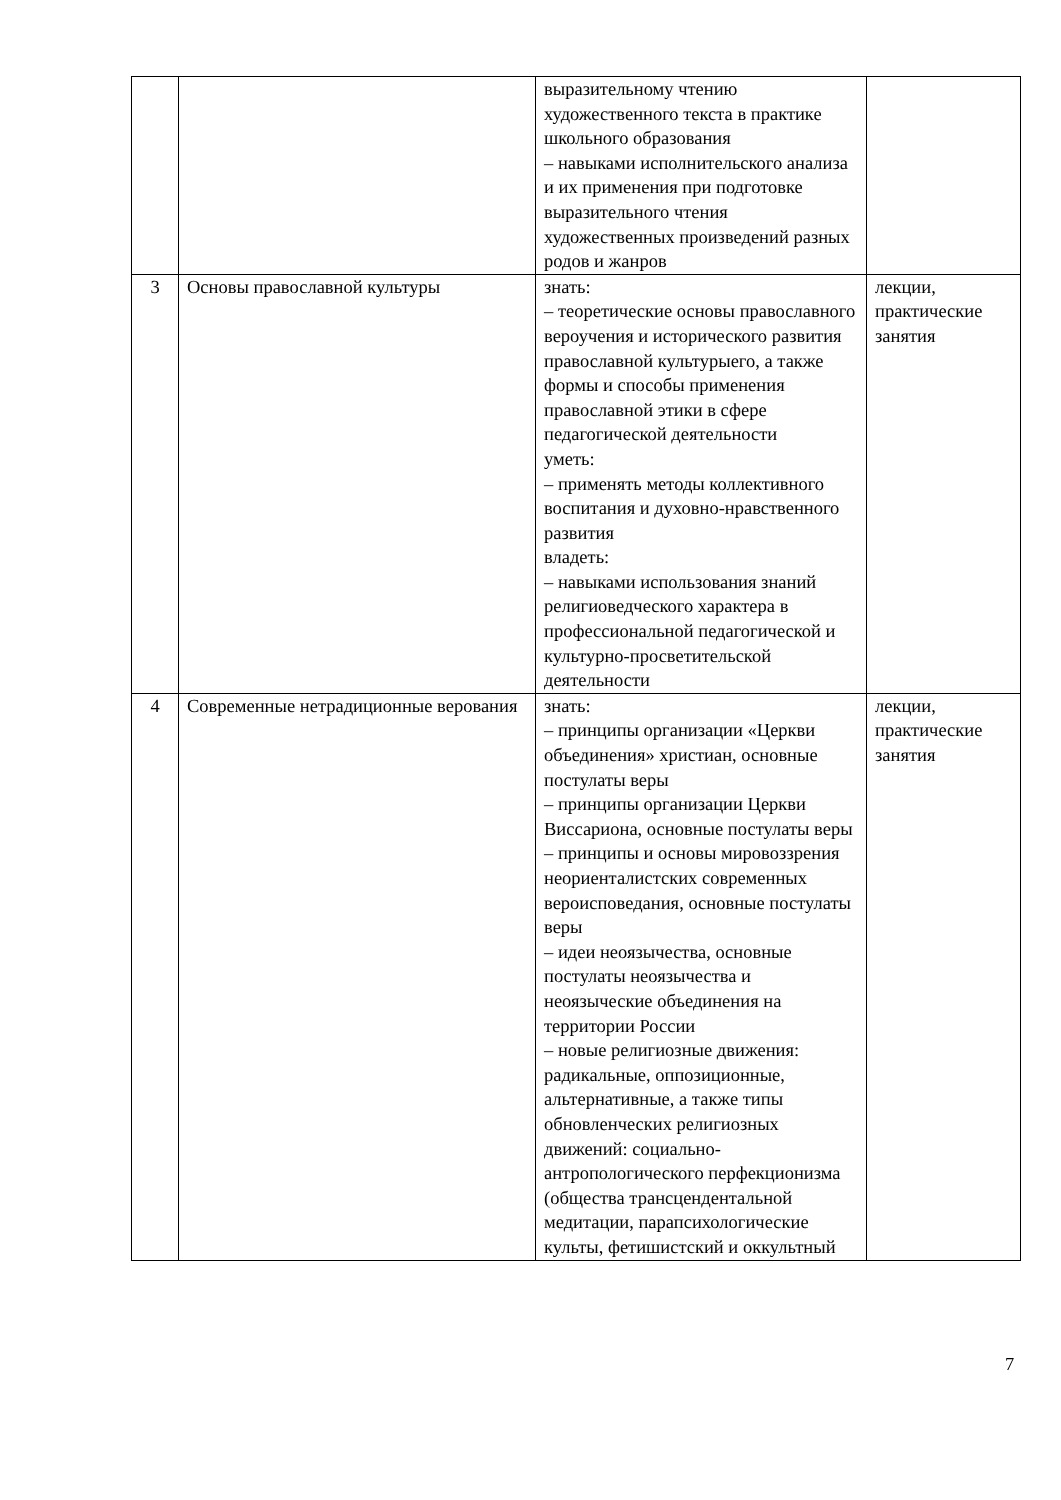| | | выразительному чтению художественного текста в практике школьного образования – навыками исполнительского анализа и их применения при подготовке выразительного чтения художественных произведений разных родов и жанров | |
| 3 | Основы православной культуры | знать: – теоретические основы православного вероучения и исторического развития православной культурыего, а также формы и способы применения православной этики в сфере педагогической деятельности уметь: – применять методы коллективного воспитания и духовно-нравственного развития владеть: – навыками использования знаний религиоведческого характера в профессиональной педагогической и культурно-просветительской деятельности | лекции, практические занятия |
| 4 | Современные нетрадиционные верования | знать: – принципы организации «Церкви объединения» христиан, основные постулаты веры – принципы организации Церкви Виссариона, основные постулаты веры – принципы и основы мировоззрения неориенталистских современных вероисповедания, основные постулаты веры – идеи неоязычества, основные постулаты неоязычества и неоязыческие объединения на территории России – новые религиозные движения: радикальные, оппозиционные, альтернативные, а также типы обновленческих религиозных движений: социально-антропологического перфекционизма (общества трансцендентальной медитации, парапсихологические культы, фетишистский и оккультный | лекции, практические занятия |
7